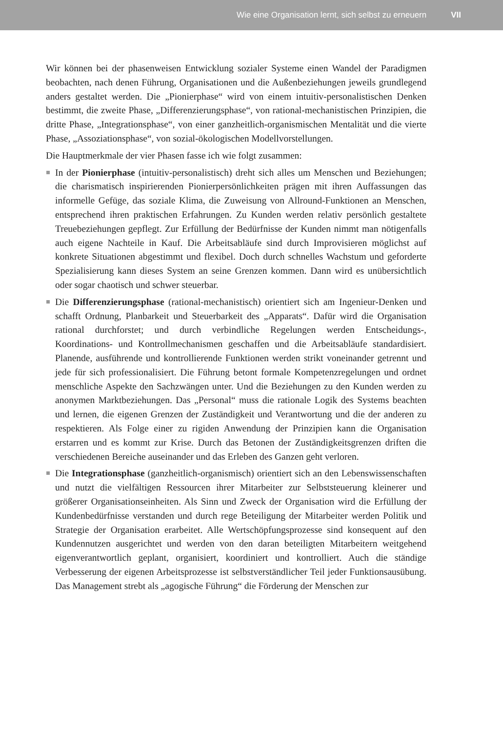Wie eine Organisation lernt, sich selbst zu erneuern VII
Wir können bei der phasenweisen Entwicklung sozialer Systeme einen Wandel der Paradigmen beobachten, nach denen Führung, Organisationen und die Außenbeziehungen jeweils grundlegend anders gestaltet werden. Die „Pionierphase“ wird von einem intuitiv-personalistischen Denken bestimmt, die zweite Phase, „Differenzierungsphase“, von rational-mechanistischen Prinzipien, die dritte Phase, „Integrationsphase“, von einer ganzheitlich-organismischen Mentalität und die vierte Phase, „Assoziationsphase“, von sozial-ökologischen Modellvorstellungen.
Die Hauptmerkmale der vier Phasen fasse ich wie folgt zusammen:
In der Pionierphase (intuitiv-personalistisch) dreht sich alles um Menschen und Beziehungen; die charismatisch inspirierenden Pionierpersönlichkeiten prägen mit ihren Auffassungen das informelle Gefüge, das soziale Klima, die Zuweisung von Allround-Funktionen an Menschen, entsprechend ihren praktischen Erfahrungen. Zu Kunden werden relativ persönlich gestaltete Treuebeziehungen gepflegt. Zur Erfüllung der Bedürfnisse der Kunden nimmt man nötigenfalls auch eigene Nachteile in Kauf. Die Arbeitsabläufe sind durch Improvisieren möglichst auf konkrete Situationen abgestimmt und flexibel. Doch durch schnelles Wachstum und geforderte Spezialisierung kann dieses System an seine Grenzen kommen. Dann wird es unübersichtlich oder sogar chaotisch und schwer steuerbar.
Die Differenzierungsphase (rational-mechanistisch) orientiert sich am Ingenieur-Denken und schafft Ordnung, Planbarkeit und Steuerbarkeit des „Apparats“. Dafür wird die Organisation rational durchforstet; und durch verbindliche Regelungen werden Entscheidungs-, Koordinations- und Kontrollmechanismen geschaffen und die Arbeitsabläufe standardisiert. Planende, ausführende und kontrollierende Funktionen werden strikt voneinander getrennt und jede für sich professionalisiert. Die Führung betont formale Kompetenzregelungen und ordnet menschliche Aspekte den Sachzwängen unter. Und die Beziehungen zu den Kunden werden zu anonymen Marktbeziehungen. Das „Personal“ muss die rationale Logik des Systems beachten und lernen, die eigenen Grenzen der Zuständigkeit und Verantwortung und die der anderen zu respektieren. Als Folge einer zu rigiden Anwendung der Prinzipien kann die Organisation erstarren und es kommt zur Krise. Durch das Betonen der Zuständigkeitsgrenzen driften die verschiedenen Bereiche auseinander und das Erleben des Ganzen geht verloren.
Die Integrationsphase (ganzheitlich-organismisch) orientiert sich an den Lebenswissenschaften und nutzt die vielfältigen Ressourcen ihrer Mitarbeiter zur Selbststeuerung kleinerer und größerer Organisationseinheiten. Als Sinn und Zweck der Organisation wird die Erfüllung der Kundenbedürfnisse verstanden und durch rege Beteiligung der Mitarbeiter werden Politik und Strategie der Organisation erarbeitet. Alle Wertschöpfungsprozesse sind konsequent auf den Kundennutzen ausgerichtet und werden von den daran beteiligten Mitarbeitern weitgehend eigenverantwortlich geplant, organisiert, koordiniert und kontrolliert. Auch die ständige Verbesserung der eigenen Arbeitsprozesse ist selbstverständlicher Teil jeder Funktionsausübung. Das Management strebt als „agogische Führung“ die Förderung der Menschen zur